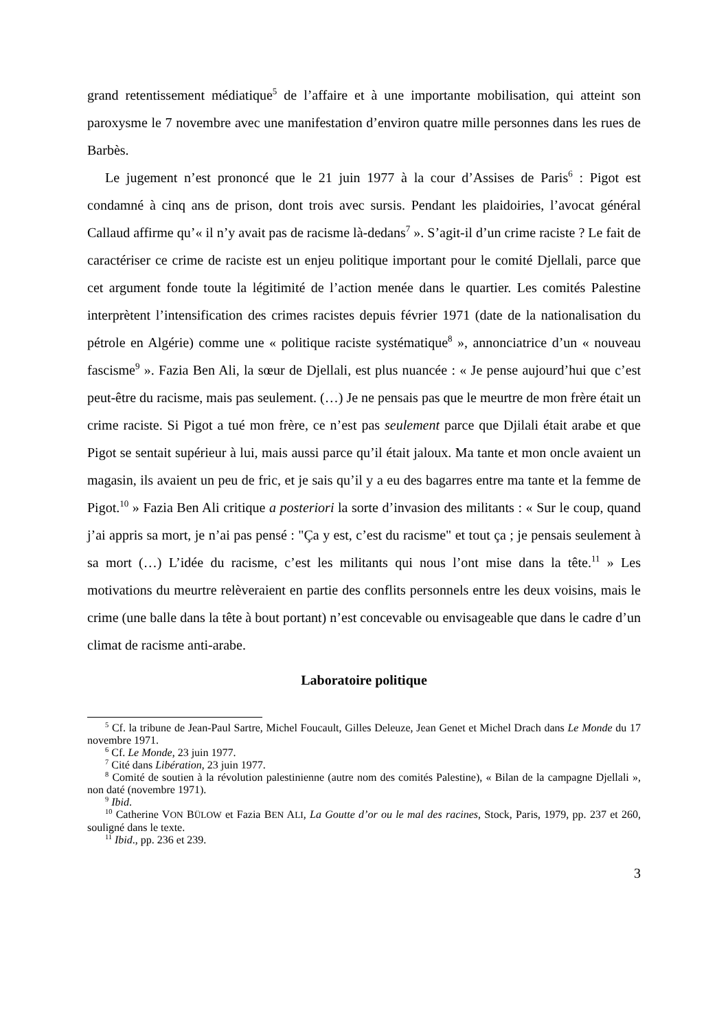grand retentissement médiatique<sup>5</sup> de l’affaire et à une importante mobilisation, qui atteint son paroxysme le 7 novembre avec une manifestation d’environ quatre mille personnes dans les rues de Barbès.
Le jugement n’est prononcé que le 21 juin 1977 à la cour d’Assises de Paris<sup>6</sup> : Pigot est condamné à cinq ans de prison, dont trois avec sursis. Pendant les plaidoiries, l’avocat général Callaud affirme qu’« il n’y avait pas de racisme là-dedans<sup>7</sup> ». S’agit-il d’un crime raciste ? Le fait de caractériser ce crime de raciste est un enjeu politique important pour le comité Djellali, parce que cet argument fonde toute la légitimité de l’action menée dans le quartier. Les comités Palestine interprètent l’intensification des crimes racistes depuis février 1971 (date de la nationalisation du pétrole en Algérie) comme une « politique raciste systématique<sup>8</sup> », annonciatrice d’un « nouveau fascisme<sup>9</sup> ». Fazia Ben Ali, la sœur de Djellali, est plus nuancée : « Je pense aujourd’hui que c’est peut-être du racisme, mais pas seulement. (…) Je ne pensais pas que le meurtre de mon frère était un crime raciste. Si Pigot a tué mon frère, ce n’est pas seulement parce que Djilali était arabe et que Pigot se sentait supérieur à lui, mais aussi parce qu’il était jaloux. Ma tante et mon oncle avaient un magasin, ils avaient un peu de fric, et je sais qu’il y a eu des bagarres entre ma tante et la femme de Pigot.<sup>10</sup> » Fazia Ben Ali critique a posteriori la sorte d’invasion des militants : « Sur le coup, quand j’ai appris sa mort, je n’ai pas pensé : "Ça y est, c’est du racisme" et tout ça ; je pensais seulement à sa mort (…) L’idée du racisme, c’est les militants qui nous l’ont mise dans la tête.<sup>11</sup> » Les motivations du meurtre relèveraient en partie des conflits personnels entre les deux voisins, mais le crime (une balle dans la tête à bout portant) n’est concevable ou envisageable que dans le cadre d’un climat de racisme anti-arabe.
Laboratoire politique
<sup>5</sup> Cf. la tribune de Jean-Paul Sartre, Michel Foucault, Gilles Deleuze, Jean Genet et Michel Drach dans Le Monde du 17 novembre 1971.
<sup>6</sup> Cf. Le Monde, 23 juin 1977.
<sup>7</sup> Cité dans Libération, 23 juin 1977.
<sup>8</sup> Comité de soutien à la révolution palestinienne (autre nom des comités Palestine), « Bilan de la campagne Djellali », non daté (novembre 1971).
<sup>9</sup> Ibid.
<sup>10</sup> Catherine VON BÜLOW et Fazia BEN ALI, La Goutte d’or ou le mal des racines, Stock, Paris, 1979, pp. 237 et 260, souligné dans le texte.
<sup>11</sup> Ibid., pp. 236 et 239.
3